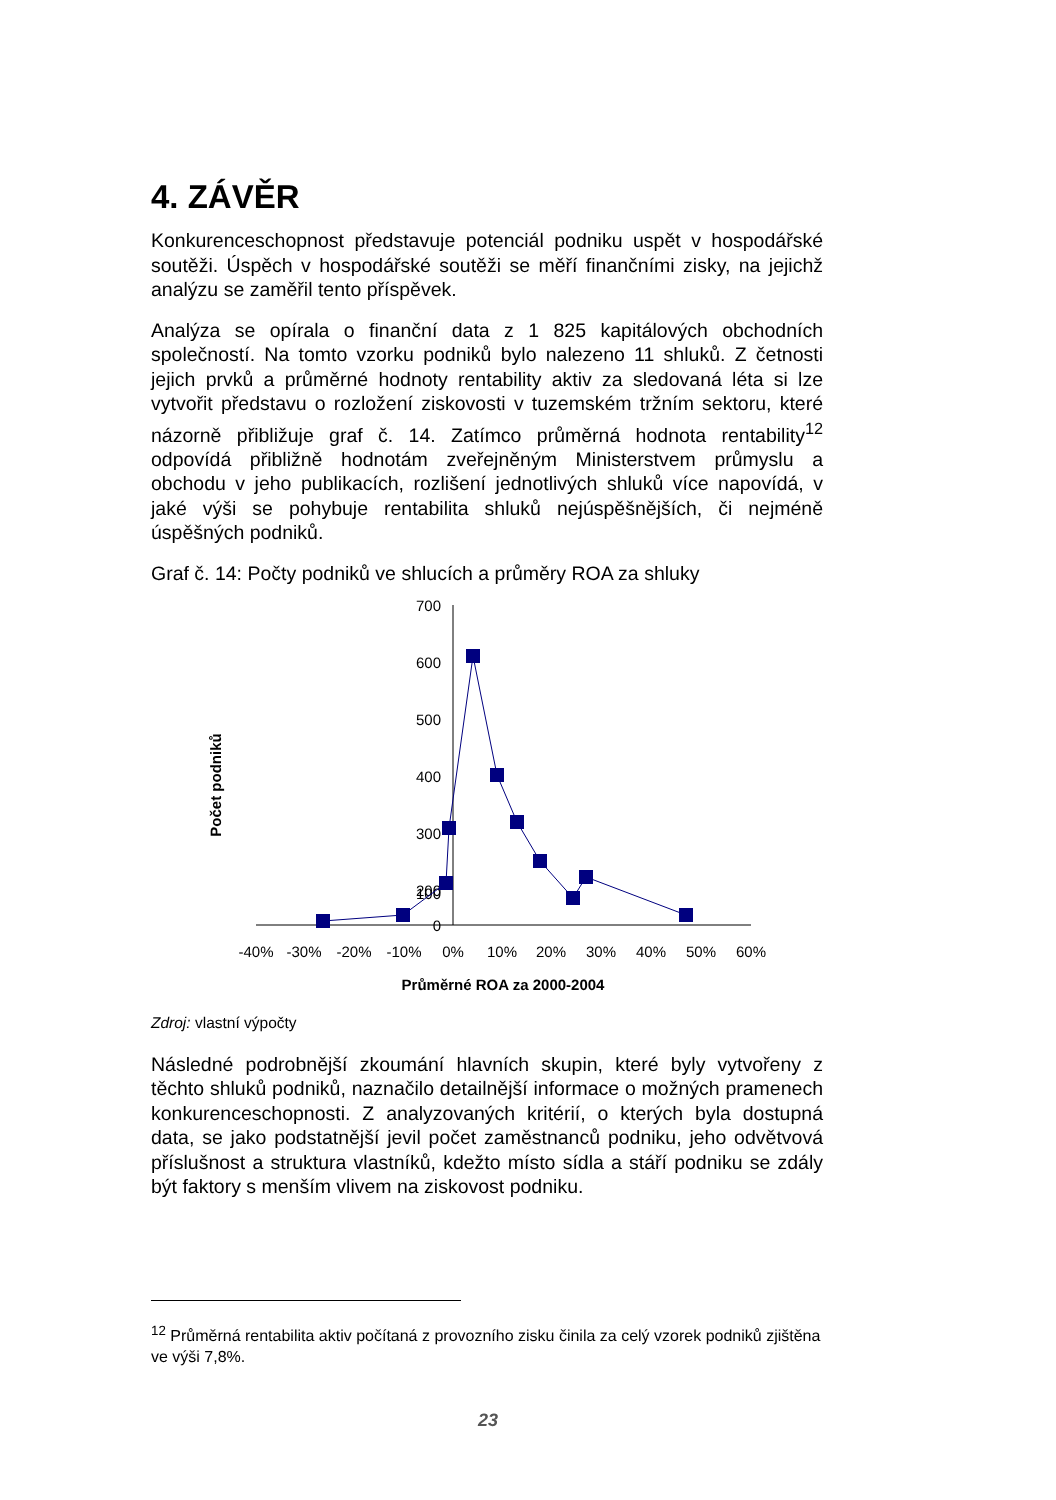4. ZÁVĚR
Konkurenceschopnost představuje potenciál podniku uspět v hospodářské soutěži. Úspěch v hospodářské soutěži se měří finančními zisky, na jejichž analýzu se zaměřil tento příspěvek.
Analýza se opírala o finanční data z 1 825 kapitálových obchodních společností. Na tomto vzorku podniků bylo nalezeno 11 shluků. Z četnosti jejich prvků a průměrné hodnoty rentability aktiv za sledovaná léta si lze vytvořit představu o rozložení ziskovosti v tuzemském tržním sektoru, které názorně přibližuje graf č. 14. Zatímco průměrná hodnota rentability<sup>12</sup> odpovídá přibližně hodnotám zveřejněným Ministerstvem průmyslu a obchodu v jeho publikacích, rozlišení jednotlivých shluků více napovídá, v jaké výši se pohybuje rentabilita shluků nejúspěšnějších, či nejméně úspěšných podniků.
Graf č. 14: Počty podniků ve shlucích a průměry ROA za shluky
Počet podniků
700
600
500
400
300
200
100
0
-40%
-30%
-20%
-10%
0%
10%
20%
30%
40%
50%
60%
Průměrné ROA za 2000-2004
Zdroj: vlastní výpočty
Následné podrobnější zkoumání hlavních skupin, které byly vytvořeny z těchto shluků podniků, naznačilo detailnější informace o možných pramenech konkurenceschopnosti. Z analyzovaných kritérií, o kterých byla dostupná data, se jako podstatnější jevil počet zaměstnanců podniku, jeho odvětvová příslušnost a struktura vlastníků, kdežto místo sídla a stáří podniku se zdály být faktory s menším vlivem na ziskovost podniku.
<sup>12</sup> Průměrná rentabilita aktiv počítaná z provozního zisku činila za celý vzorek podniků zjištěna ve výši 7,8%.
23